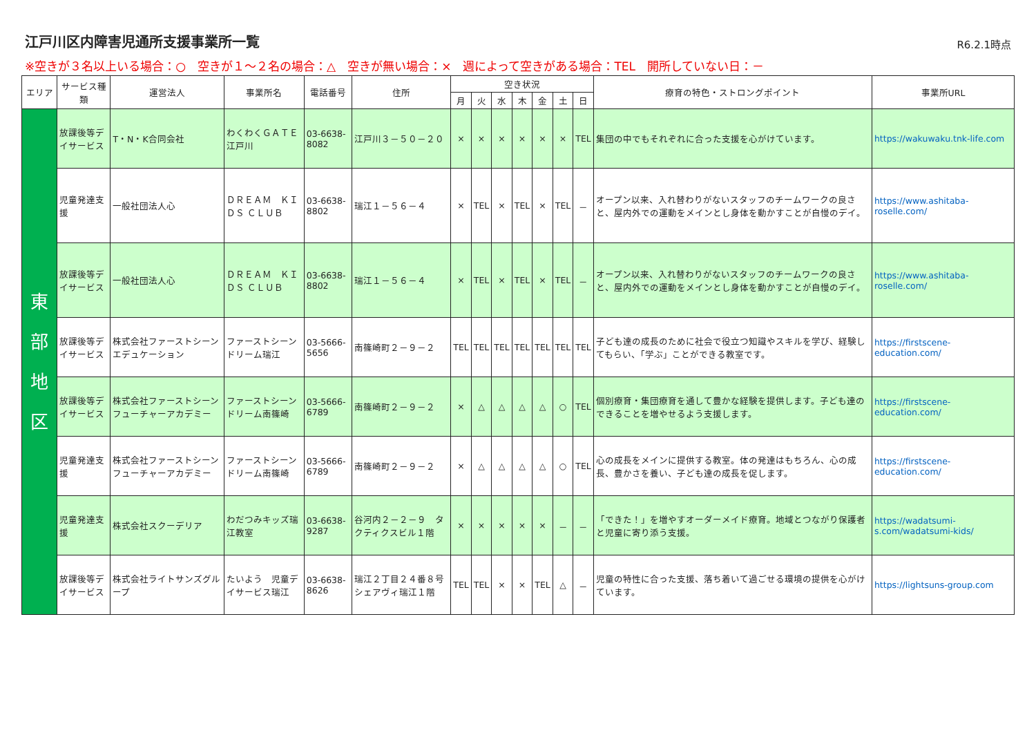江戸川区内障害児通所支援事業所一覧
R6.2.1時点
※空きが３名以上いる場合：○　空きが１～２名の場合：△　空きが無い場合：×　週によって空きがある場合：TEL　開所していない日：－
| エリア | サービス種類 | 運営法人 | 事業所名 | 電話番号 | 住所 | 空き状況 | | | | | | | 療育の特色・ストロングポイント | 事業所URL |
| --- | --- | --- | --- | --- | --- | --- | --- | --- | --- | --- | --- | --- | --- | --- |
| | | | | | | 月 | 火 | 水 | 木 | 金 | 土 | 日 | | |
| 東 部 地 区 | 放課後等デイサービス | T・N・K合同会社 | わくわくＧＡＴＥ江戸川 | 03-6638-8082 | 江戸川３－５０－２０ | × | × | × | × | × | × | TEL | 集団の中でもそれぞれに合った支援を心がけています。 | https://wakuwaku.tnk-life.com |
| | 児童発達支援 | 一般社団法人心 | ＤＲＥＡＭ ＫＩＤＳ ＣＬＵＢ | 03-6638-8802 | 瑞江１－５６－４ | × | TEL | × | TEL | × | TEL | － | オープン以来、入れ替わりがないスタッフのチームワークの良さと、屋内外での運動をメインとし身体を動かすことが自慢のデイ。 | https://www.ashitaba-roselle.com/ |
| | 放課後等デイサービス | 一般社団法人心 | ＤＲＥＡＭ ＫＩＤＳ ＣＬＵＢ | 03-6638-8802 | 瑞江１－５６－４ | × | TEL | × | TEL | × | TEL | － | オープン以来、入れ替わりがないスタッフのチームワークの良さと、屋内外での運動をメインとし身体を動かすことが自慢のデイ。 | https://www.ashitaba-roselle.com/ |
| | 放課後等デイサービス | 株式会社ファーストシーンエデュケーション | ファーストシーンドリーム瑞江 | 03-5666-5656 | 南篠崎町２－９－２ | TEL | TEL | TEL | TEL | TEL | TEL | TEL | 子ども達の成長のために社会で役立つ知識やスキルを学び、経験してもらい、「学ぶ」ことができる教室です。 | https://firstscene-education.com/ |
| | 放課後等デイサービス | 株式会社ファーストシーンフューチャーアカデミー | ファーストシーンドリーム南篠崎 | 03-5666-6789 | 南篠崎町２－９－２ | × | △ | △ | △ | △ | ○ | TEL | 個別療育・集団療育を通して豊かな経験を提供します。子ども達のできることを増やせるよう支援します。 | https://firstscene-education.com/ |
| | 児童発達支援 | 株式会社ファーストシーンフューチャーアカデミー | ファーストシーンドリーム南篠崎 | 03-5666-6789 | 南篠崎町２－９－２ | × | △ | △ | △ | △ | ○ | TEL | 心の成長をメインに提供する教室。体の発達はもちろん、心の成長、豊かさを養い、子ども達の成長を促します。 | https://firstscene-education.com/ |
| | 児童発達支援 | 株式会社スクーデリア | わだつみキッズ瑞江教室 | 03-6638-9287 | 谷河内２－２－９ タクティクスビル１階 | × | × | × | × | × | － | － | 「できた！」を増やすオーダーメイド療育。地域とつながり保護者と児童に寄り添う支援。 | https://wadatsumi-s.com/wadatsumi-kids/ |
| | 放課後等デイサービス | 株式会社ライトサンズグループ | たいよう 児童デイサービス瑞江 | 03-6638-8626 | 瑞江２丁目２４番８号 シェアヴィ瑞江１階 | TEL | TEL | × | × | TEL | △ | － | 児童の特性に合った支援、落ち着いて過ごせる環境の提供を心がけています。 | https://lightsuns-group.com |